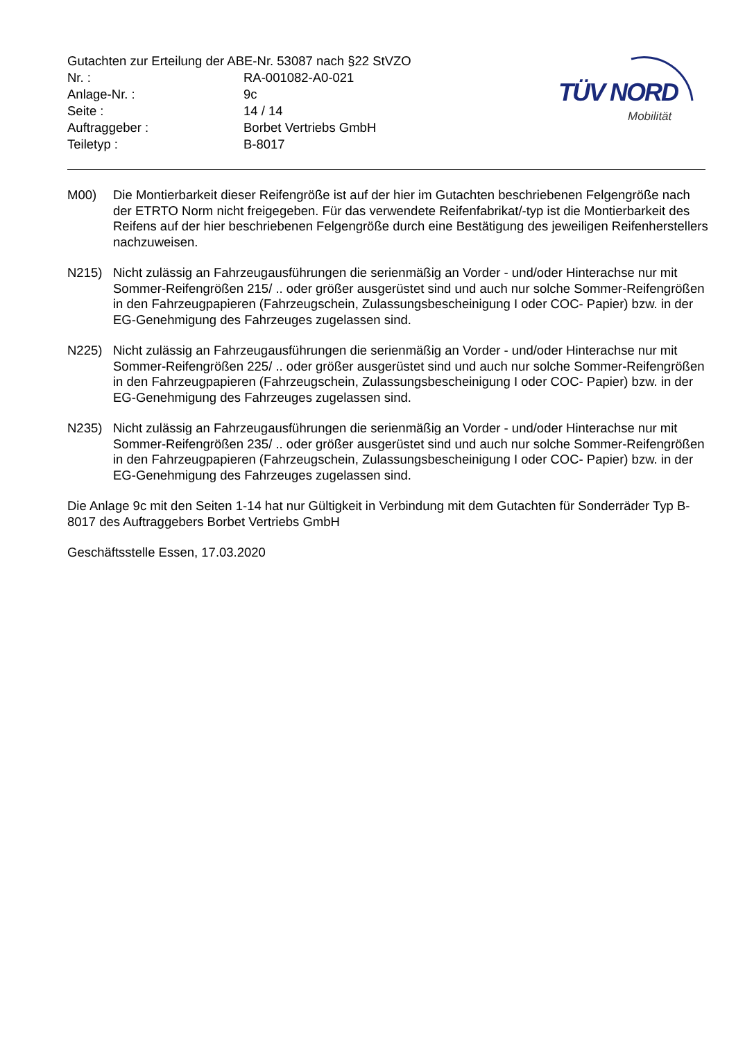Gutachten zur Erteilung der ABE-Nr. 53087 nach §22 StVZO
Nr. : RA-001082-A0-021
Anlage-Nr. : 9c
Seite : 14 / 14
Auftraggeber : Borbet Vertriebs GmbH
Teiletyp : B-8017
TÜV NORD
Mobilität
M00) Die Montierbarkeit dieser Reifengröße ist auf der hier im Gutachten beschriebenen Felgengröße nach der ETRTO Norm nicht freigegeben. Für das verwendete Reifenfabrikat/-typ ist die Montierbarkeit des Reifens auf der hier beschriebenen Felgengröße durch eine Bestätigung des jeweiligen Reifenherstellers nachzuweisen.
N215) Nicht zulässig an Fahrzeugausführungen die serienmäßig an Vorder - und/oder Hinterachse nur mit Sommer-Reifengrößen 215/ .. oder größer ausgerüstet sind und auch nur solche Sommer-Reifengrößen in den Fahrzeugpapieren (Fahrzeugschein, Zulassungsbescheinigung I oder COC- Papier) bzw. in der EG-Genehmigung des Fahrzeuges zugelassen sind.
N225) Nicht zulässig an Fahrzeugausführungen die serienmäßig an Vorder - und/oder Hinterachse nur mit Sommer-Reifengrößen 225/ .. oder größer ausgerüstet sind und auch nur solche Sommer-Reifengrößen in den Fahrzeugpapieren (Fahrzeugschein, Zulassungsbescheinigung I oder COC- Papier) bzw. in der EG-Genehmigung des Fahrzeuges zugelassen sind.
N235) Nicht zulässig an Fahrzeugausführungen die serienmäßig an Vorder - und/oder Hinterachse nur mit Sommer-Reifengrößen 235/ .. oder größer ausgerüstet sind und auch nur solche Sommer-Reifengrößen in den Fahrzeugpapieren (Fahrzeugschein, Zulassungsbescheinigung I oder COC- Papier) bzw. in der EG-Genehmigung des Fahrzeuges zugelassen sind.
Die Anlage 9c mit den Seiten 1-14 hat nur Gültigkeit in Verbindung mit dem Gutachten für Sonderräder Typ B-8017 des Auftraggebers Borbet Vertriebs GmbH
Geschäftsstelle Essen, 17.03.2020